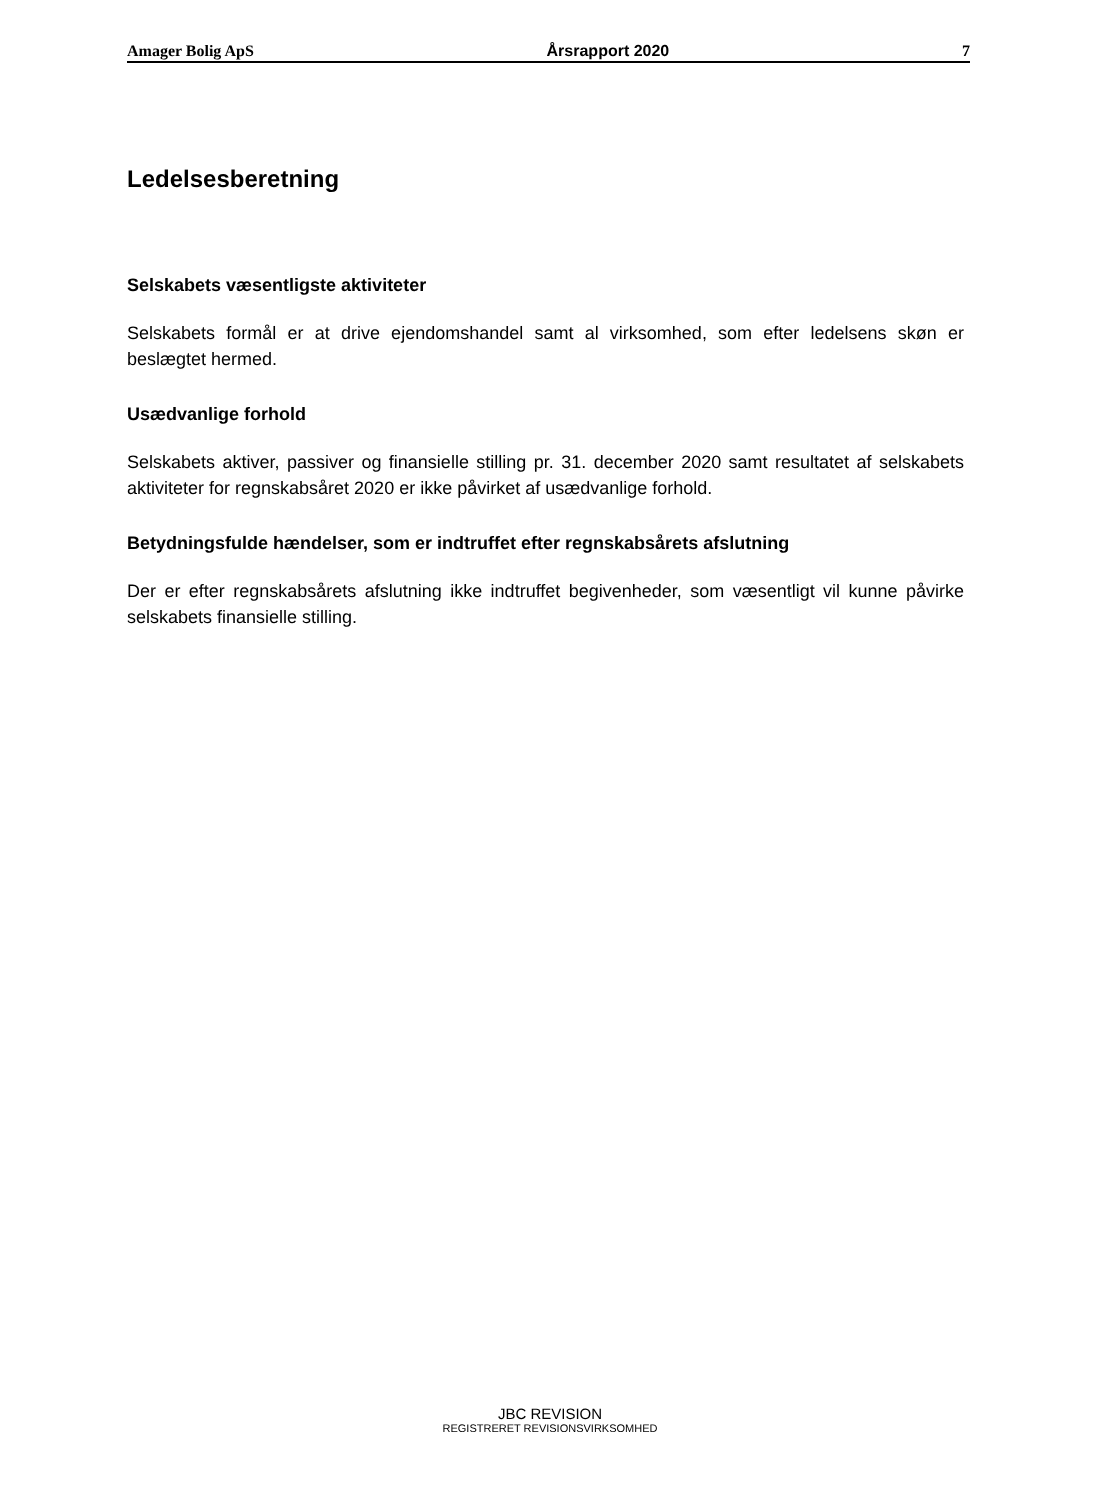Amager Bolig ApS Årsrapport 2020 7
Ledelsesberetning
Selskabets væsentligste aktiviteter
Selskabets formål er at drive ejendomshandel samt al virksomhed, som efter ledelsens skøn er beslægtet hermed.
Usædvanlige forhold
Selskabets aktiver, passiver og finansielle stilling pr. 31. december 2020 samt resultatet af selskabets aktiviteter for regnskabsåret 2020 er ikke påvirket af usædvanlige forhold.
Betydningsfulde hændelser, som er indtruffet efter regnskabsårets afslutning
Der er efter regnskabsårets afslutning ikke indtruffet begivenheder, som væsentligt vil kunne påvirke selskabets finansielle stilling.
JBC REVISION
REGISTRERET REVISIONSVIRKSOMHED